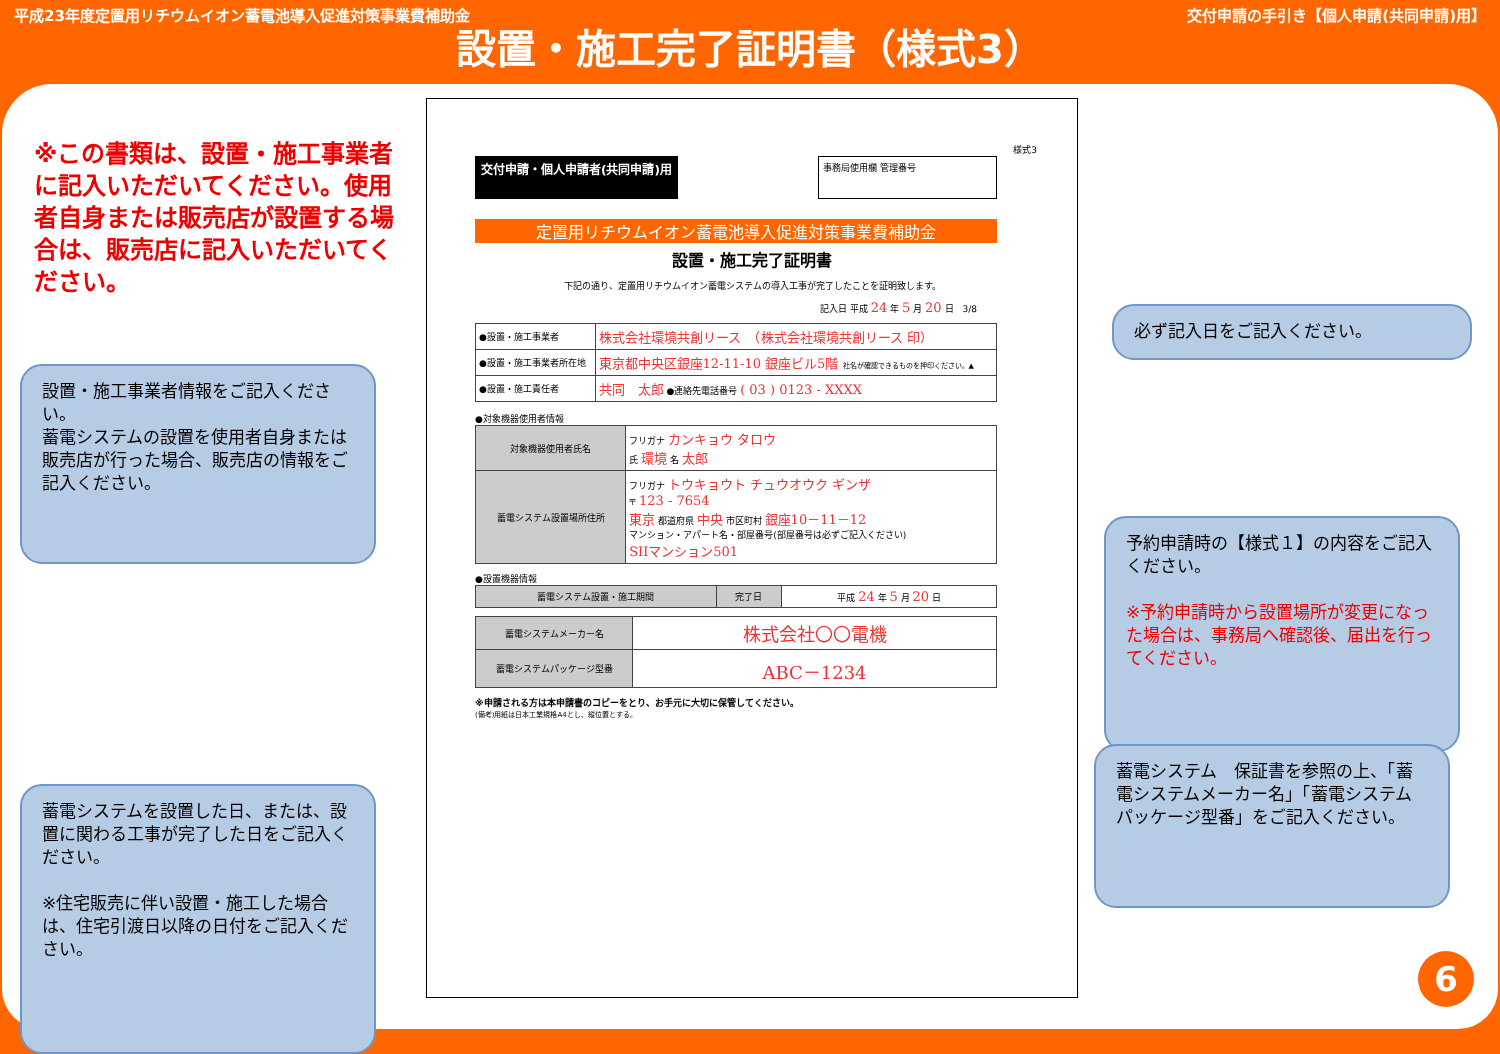平成23年度定置用リチウムイオン蓄電池導入促進対策事業費補助金 交付申請の手引き【個人申請(共同申請)用】
設置・施工完了証明書（様式3）
※この書類は、設置・施工事業者に記入いただいてください。使用者自身または販売店が設置する場合は、販売店に記入いただいてください。
設置・施工事業者情報をご記入ください。
蓄電システムの設置を使用者自身または販売店が行った場合、販売店の情報をご記入ください。
蓄電システムを設置した日、または、設置に関わる工事が完了した日をご記入ください。
※住宅販売に伴い設置・施工した場合は、住宅引渡日以降の日付をご記入ください。
必ず記入日をご記入ください。
予約申請時の【様式１】の内容をご記入ください。
※予約申請時から設置場所が変更になった場合は、事務局へ確認後、届出を行ってください。
蓄電システム　保証書を参照の上、「蓄電システムメーカー名」「蓄電システムパッケージ型番」をご記入ください。
様式3
交付申請・個人申請者(共同申請)用 事務局使用欄 管理番号
定置用リチウムイオン蓄電池導入促進対策事業費補助金
設置・施工完了証明書
下記の通り、定置用リチウムイオン蓄電システムの導入工事が完了したことを証明致します。
記入日 平成 24 年 5 月 20 日　3/8
| ●設置・施工事業者 | 株式会社環境共創リース （株式会社環境共創リース 印） |
| ●設置・施工事業者所在地 | 東京都中央区銀座12-11-10 銀座ビル5階 社名が確認できるものを押印ください。▲ |
| ●設置・施工責任者 | 共同 太郎 ●連絡先電話番号 ( 03 ) 0123 - XXXX |
●対象機器使用者情報
| 対象機器使用者氏名 | フリガナ カンキョウ タロウ 氏 環境 名 太郎 |
| 蓄電システム設置場所住所 | フリガナ トウキョウト チュウオウク ギンザ 〒 123 - 7654 東京 都道府県 中央 市区町村 銀座10－11－12 マンション・アパート名・部屋番号(部屋番号は必ずご記入ください) SIIマンション501 |
●設置機器情報
| 蓄電システム設置・施工期間 | 完了日 | 平成 24 年 5 月 20 日 |
| 蓄電システムメーカー名 | 株式会社〇〇電機 |
| 蓄電システムパッケージ型番 | ABC－1234 |
※申請される方は本申請書のコピーをとり、お手元に大切に保管してください。
(備考)用紙は日本工業規格A4とし、縦位置とする。
6